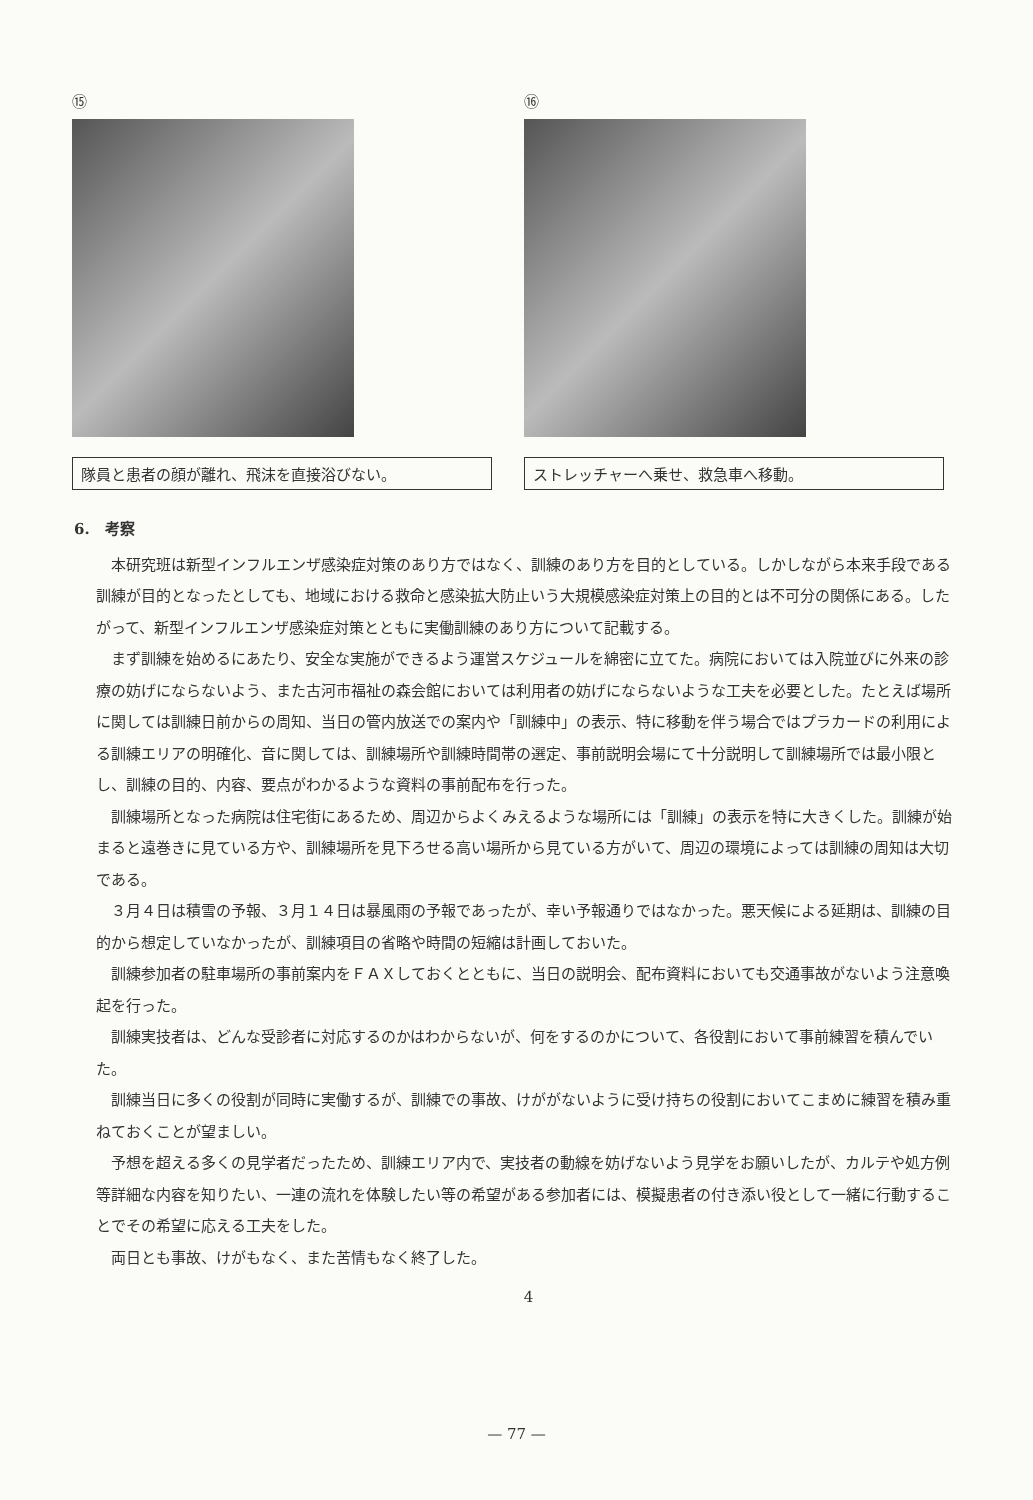⑮
隊員と患者の顔が離れ、飛沫を直接浴びない。
⑯
ストレッチャーへ乗せ、救急車へ移動。
6.　考察
本研究班は新型インフルエンザ感染症対策のあり方ではなく、訓練のあり方を目的としている。しかしながら本来手段である訓練が目的となったとしても、地域における救命と感染拡大防止いう大規模感染症対策上の目的とは不可分の関係にある。したがって、新型インフルエンザ感染症対策とともに実働訓練のあり方について記載する。
まず訓練を始めるにあたり、安全な実施ができるよう運営スケジュールを綿密に立てた。病院においては入院並びに外来の診療の妨げにならないよう、また古河市福祉の森会館においては利用者の妨げにならないような工夫を必要とした。たとえば場所に関しては訓練日前からの周知、当日の管内放送での案内や「訓練中」の表示、特に移動を伴う場合ではプラカードの利用による訓練エリアの明確化、音に関しては、訓練場所や訓練時間帯の選定、事前説明会場にて十分説明して訓練場所では最小限とし、訓練の目的、内容、要点がわかるような資料の事前配布を行った。
訓練場所となった病院は住宅街にあるため、周辺からよくみえるような場所には「訓練」の表示を特に大きくした。訓練が始まると遠巻きに見ている方や、訓練場所を見下ろせる高い場所から見ている方がいて、周辺の環境によっては訓練の周知は大切である。
３月４日は積雪の予報、３月１４日は暴風雨の予報であったが、幸い予報通りではなかった。悪天候による延期は、訓練の目的から想定していなかったが、訓練項目の省略や時間の短縮は計画しておいた。
訓練参加者の駐車場所の事前案内をＦＡＸしておくとともに、当日の説明会、配布資料においても交通事故がないよう注意喚起を行った。
訓練実技者は、どんな受診者に対応するのかはわからないが、何をするのかについて、各役割において事前練習を積んでいた。
訓練当日に多くの役割が同時に実働するが、訓練での事故、けががないように受け持ちの役割においてこまめに練習を積み重ねておくことが望ましい。
予想を超える多くの見学者だったため、訓練エリア内で、実技者の動線を妨げないよう見学をお願いしたが、カルテや処方例等詳細な内容を知りたい、一連の流れを体験したい等の希望がある参加者には、模擬患者の付き添い役として一緒に行動することでその希望に応える工夫をした。
両日とも事故、けがもなく、また苦情もなく終了した。
4
— 77 —